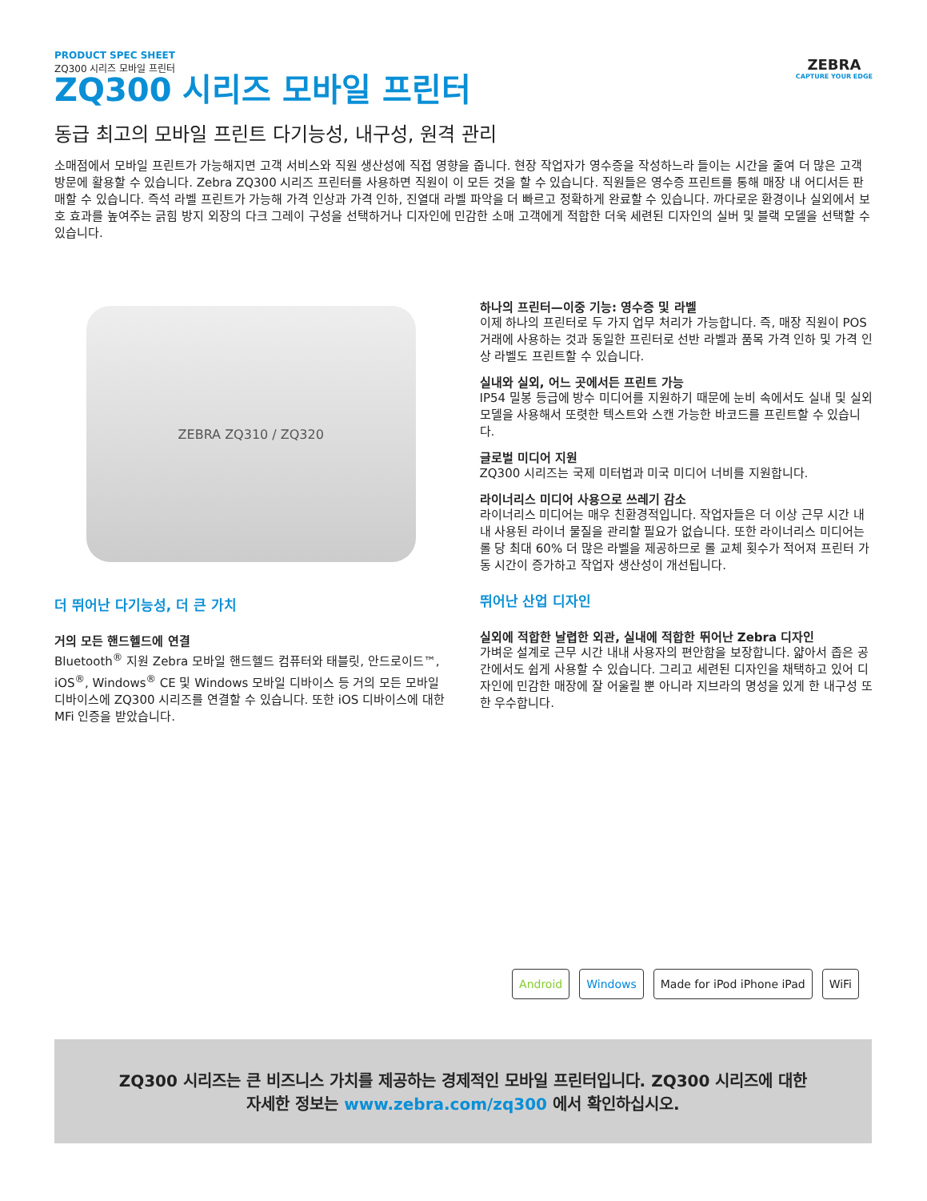PRODUCT SPEC SHEET
ZQ300 시리즈 모바일 프린터
ZEBRA
CAPTURE YOUR EDGE
ZQ300 시리즈 모바일 프린터
동급 최고의 모바일 프린트 다기능성, 내구성, 원격 관리
소매점에서 모바일 프린트가 가능해지면 고객 서비스와 직원 생산성에 직접 영향을 줍니다. 현장 작업자가 영수증을 작성하느라 들이는 시간을 줄여 더 많은 고객 방문에 활용할 수 있습니다. Zebra ZQ300 시리즈 프린터를 사용하면 직원이 이 모든 것을 할 수 있습니다. 직원들은 영수증 프린트를 통해 매장 내 어디서든 판매할 수 있습니다. 즉석 라벨 프린트가 가능해 가격 인상과 가격 인하, 진열대 라벨 파악을 더 빠르고 정확하게 완료할 수 있습니다. 까다로운 환경이나 실외에서 보호 효과를 높여주는 긁힘 방지 외장의 다크 그레이 구성을 선택하거나 디자인에 민감한 소매 고객에게 적합한 더욱 세련된 디자인의 실버 및 블랙 모델을 선택할 수 있습니다.
ZEBRA ZQ310 / ZQ320
더 뛰어난 다기능성, 더 큰 가치
거의 모든 핸드헬드에 연결
Bluetooth<sup>®</sup> 지원 Zebra 모바일 핸드헬드 컴퓨터와 태블릿, 안드로이드™, iOS<sup>®</sup>, Windows<sup>®</sup> CE 및 Windows 모바일 디바이스 등 거의 모든 모바일 디바이스에 ZQ300 시리즈를 연결할 수 있습니다. 또한 iOS 디바이스에 대한 MFi 인증을 받았습니다.
하나의 프린터—이중 기능: 영수증 및 라벨
이제 하나의 프린터로 두 가지 업무 처리가 가능합니다. 즉, 매장 직원이 POS 거래에 사용하는 것과 동일한 프린터로 선반 라벨과 품목 가격 인하 및 가격 인상 라벨도 프린트할 수 있습니다.
실내와 실외, 어느 곳에서든 프린트 가능
IP54 밀봉 등급에 방수 미디어를 지원하기 때문에 눈비 속에서도 실내 및 실외 모델을 사용해서 또렷한 텍스트와 스캔 가능한 바코드를 프린트할 수 있습니다.
글로벌 미디어 지원
ZQ300 시리즈는 국제 미터법과 미국 미디어 너비를 지원합니다.
라이너리스 미디어 사용으로 쓰레기 감소
라이너리스 미디어는 매우 친환경적입니다. 작업자들은 더 이상 근무 시간 내내 사용된 라이너 물질을 관리할 필요가 없습니다. 또한 라이너리스 미디어는 롤 당 최대 60% 더 많은 라벨을 제공하므로 롤 교체 횟수가 적어져 프린터 가동 시간이 증가하고 작업자 생산성이 개선됩니다.
뛰어난 산업 디자인
실외에 적합한 날렵한 외관, 실내에 적합한 뛰어난 Zebra 디자인
가벼운 설계로 근무 시간 내내 사용자의 편안함을 보장합니다. 얇아서 좁은 공간에서도 쉽게 사용할 수 있습니다. 그리고 세련된 디자인을 채택하고 있어 디자인에 민감한 매장에 잘 어울릴 뿐 아니라 지브라의 명성을 있게 한 내구성 또한 우수합니다.
Android Windows Made for iPod iPhone iPad WiFi
ZQ300 시리즈는 큰 비즈니스 가치를 제공하는 경제적인 모바일 프린터입니다. ZQ300 시리즈에 대한
자세한 정보는 www.zebra.com/zq300 에서 확인하십시오.